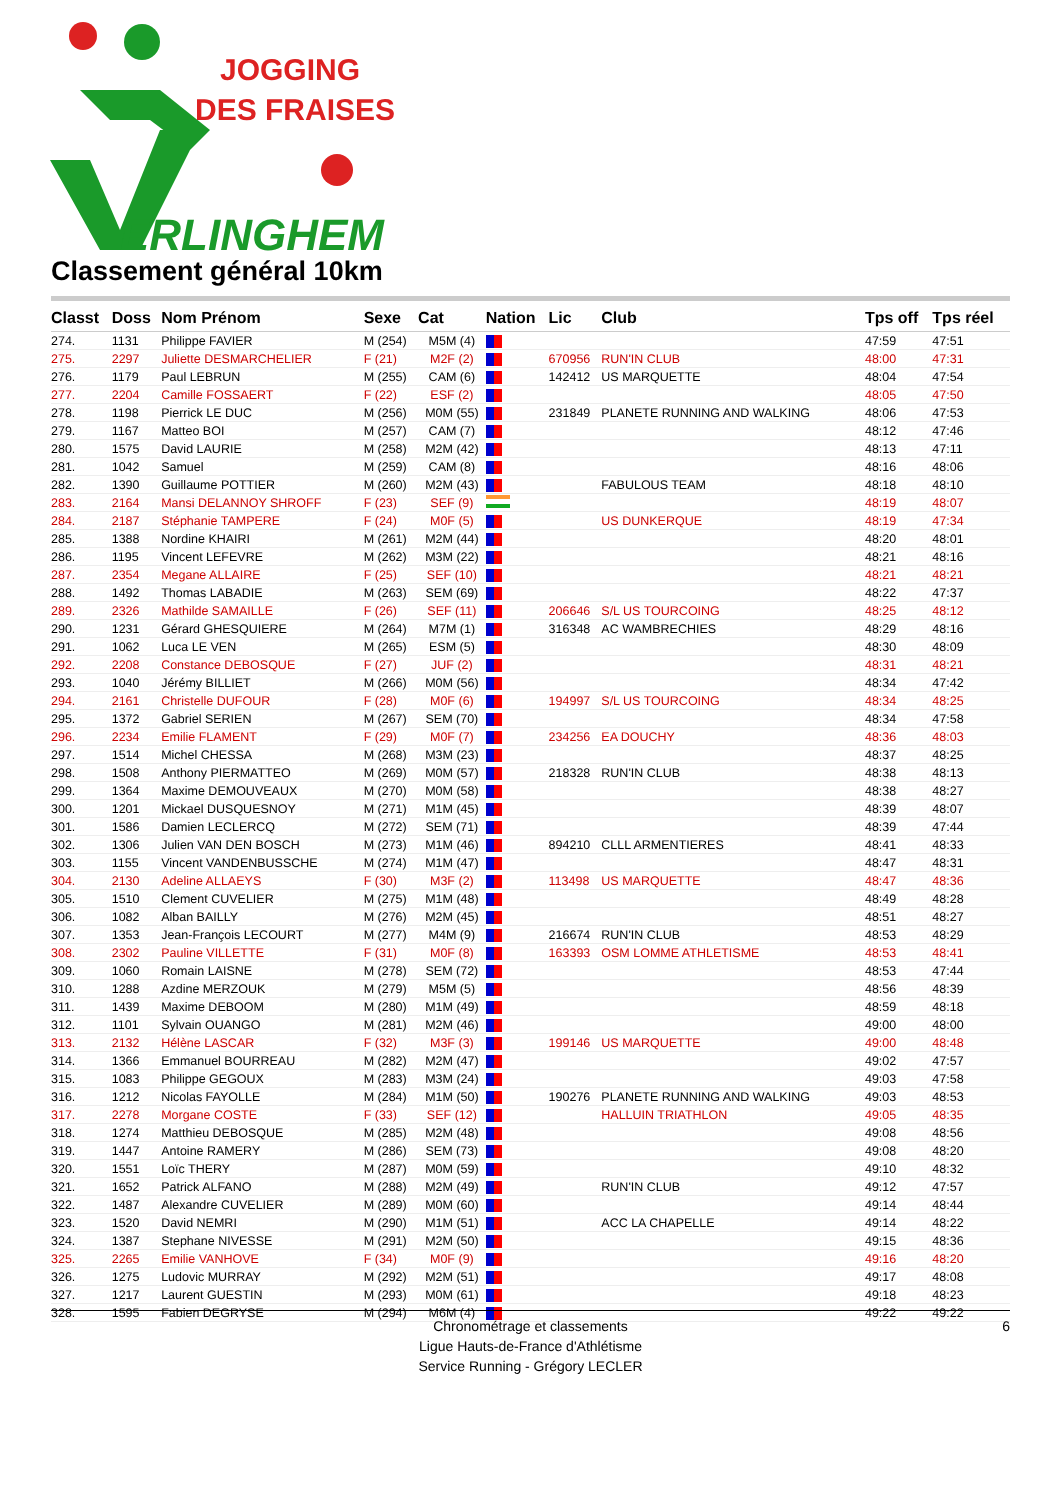JOGGING
DES FRAISES
ERLINGHEM
Classement général 10km
| Classt | Doss | Nom Prénom | Sexe | Cat | Nation | Lic | Club | Tps off | Tps réel |
| --- | --- | --- | --- | --- | --- | --- | --- | --- | --- |
| 274. | 1131 | Philippe FAVIER | M (254) | M5M (4) | | | | 47:59 | 47:51 |
| 275. | 2297 | Juliette DESMARCHELIER | F (21) | M2F (2) | | 670956 | RUN'IN CLUB | 48:00 | 47:31 |
| 276. | 1179 | Paul LEBRUN | M (255) | CAM (6) | | 142412 | US MARQUETTE | 48:04 | 47:54 |
| 277. | 2204 | Camille FOSSAERT | F (22) | ESF (2) | | | | 48:05 | 47:50 |
| 278. | 1198 | Pierrick LE DUC | M (256) | M0M (55) | | 231849 | PLANETE RUNNING AND WALKING | 48:06 | 47:53 |
| 279. | 1167 | Matteo BOI | M (257) | CAM (7) | | | | 48:12 | 47:46 |
| 280. | 1575 | David LAURIE | M (258) | M2M (42) | | | | 48:13 | 47:11 |
| 281. | 1042 | Samuel | M (259) | CAM (8) | | | | 48:16 | 48:06 |
| 282. | 1390 | Guillaume POTTIER | M (260) | M2M (43) | | | FABULOUS TEAM | 48:18 | 48:10 |
| 283. | 2164 | Mansi DELANNOY SHROFF | F (23) | SEF (9) | | | | 48:19 | 48:07 |
| 284. | 2187 | Stéphanie TAMPERE | F (24) | M0F (5) | | | US DUNKERQUE | 48:19 | 47:34 |
| 285. | 1388 | Nordine KHAIRI | M (261) | M2M (44) | | | | 48:20 | 48:01 |
| 286. | 1195 | Vincent LEFEVRE | M (262) | M3M (22) | | | | 48:21 | 48:16 |
| 287. | 2354 | Megane ALLAIRE | F (25) | SEF (10) | | | | 48:21 | 48:21 |
| 288. | 1492 | Thomas LABADIE | M (263) | SEM (69) | | | | 48:22 | 47:37 |
| 289. | 2326 | Mathilde SAMAILLE | F (26) | SEF (11) | | 206646 | S/L US TOURCOING | 48:25 | 48:12 |
| 290. | 1231 | Gérard GHESQUIERE | M (264) | M7M (1) | | 316348 | AC WAMBRECHIES | 48:29 | 48:16 |
| 291. | 1062 | Luca LE VEN | M (265) | ESM (5) | | | | 48:30 | 48:09 |
| 292. | 2208 | Constance DEBOSQUE | F (27) | JUF (2) | | | | 48:31 | 48:21 |
| 293. | 1040 | Jérémy BILLIET | M (266) | M0M (56) | | | | 48:34 | 47:42 |
| 294. | 2161 | Christelle DUFOUR | F (28) | M0F (6) | | 194997 | S/L US TOURCOING | 48:34 | 48:25 |
| 295. | 1372 | Gabriel SERIEN | M (267) | SEM (70) | | | | 48:34 | 47:58 |
| 296. | 2234 | Emilie FLAMENT | F (29) | M0F (7) | | 234256 | EA DOUCHY | 48:36 | 48:03 |
| 297. | 1514 | Michel CHESSA | M (268) | M3M (23) | | | | 48:37 | 48:25 |
| 298. | 1508 | Anthony PIERMATTEO | M (269) | M0M (57) | | 218328 | RUN'IN CLUB | 48:38 | 48:13 |
| 299. | 1364 | Maxime DEMOUVEAUX | M (270) | M0M (58) | | | | 48:38 | 48:27 |
| 300. | 1201 | Mickael DUSQUESNOY | M (271) | M1M (45) | | | | 48:39 | 48:07 |
| 301. | 1586 | Damien LECLERCQ | M (272) | SEM (71) | | | | 48:39 | 47:44 |
| 302. | 1306 | Julien VAN DEN BOSCH | M (273) | M1M (46) | | 894210 | CLLL ARMENTIERES | 48:41 | 48:33 |
| 303. | 1155 | Vincent VANDENBUSSCHE | M (274) | M1M (47) | | | | 48:47 | 48:31 |
| 304. | 2130 | Adeline ALLAEYS | F (30) | M3F (2) | | 113498 | US MARQUETTE | 48:47 | 48:36 |
| 305. | 1510 | Clement CUVELIER | M (275) | M1M (48) | | | | 48:49 | 48:28 |
| 306. | 1082 | Alban BAILLY | M (276) | M2M (45) | | | | 48:51 | 48:27 |
| 307. | 1353 | Jean-François LECOURT | M (277) | M4M (9) | | 216674 | RUN'IN CLUB | 48:53 | 48:29 |
| 308. | 2302 | Pauline VILLETTE | F (31) | M0F (8) | | 163393 | OSM LOMME ATHLETISME | 48:53 | 48:41 |
| 309. | 1060 | Romain LAISNE | M (278) | SEM (72) | | | | 48:53 | 47:44 |
| 310. | 1288 | Azdine MERZOUK | M (279) | M5M (5) | | | | 48:56 | 48:39 |
| 311. | 1439 | Maxime DEBOOM | M (280) | M1M (49) | | | | 48:59 | 48:18 |
| 312. | 1101 | Sylvain OUANGO | M (281) | M2M (46) | | | | 49:00 | 48:00 |
| 313. | 2132 | Hélène LASCAR | F (32) | M3F (3) | | 199146 | US MARQUETTE | 49:00 | 48:48 |
| 314. | 1366 | Emmanuel BOURREAU | M (282) | M2M (47) | | | | 49:02 | 47:57 |
| 315. | 1083 | Philippe GEGOUX | M (283) | M3M (24) | | | | 49:03 | 47:58 |
| 316. | 1212 | Nicolas FAYOLLE | M (284) | M1M (50) | | 190276 | PLANETE RUNNING AND WALKING | 49:03 | 48:53 |
| 317. | 2278 | Morgane COSTE | F (33) | SEF (12) | | | HALLUIN TRIATHLON | 49:05 | 48:35 |
| 318. | 1274 | Matthieu DEBOSQUE | M (285) | M2M (48) | | | | 49:08 | 48:56 |
| 319. | 1447 | Antoine RAMERY | M (286) | SEM (73) | | | | 49:08 | 48:20 |
| 320. | 1551 | Loïc THERY | M (287) | M0M (59) | | | | 49:10 | 48:32 |
| 321. | 1652 | Patrick ALFANO | M (288) | M2M (49) | | | RUN'IN CLUB | 49:12 | 47:57 |
| 322. | 1487 | Alexandre CUVELIER | M (289) | M0M (60) | | | | 49:14 | 48:44 |
| 323. | 1520 | David NEMRI | M (290) | M1M (51) | | | ACC LA CHAPELLE | 49:14 | 48:22 |
| 324. | 1387 | Stephane NIVESSE | M (291) | M2M (50) | | | | 49:15 | 48:36 |
| 325. | 2265 | Emilie VANHOVE | F (34) | M0F (9) | | | | 49:16 | 48:20 |
| 326. | 1275 | Ludovic MURRAY | M (292) | M2M (51) | | | | 49:17 | 48:08 |
| 327. | 1217 | Laurent GUESTIN | M (293) | M0M (61) | | | | 49:18 | 48:23 |
| 328. | 1595 | Fabien DEGRYSE | M (294) | M6M (4) | | | | 49:22 | 49:22 |
Chronométrage et classements
Ligue Hauts-de-France d'Athlétisme
Service Running - Grégory LECLER
6